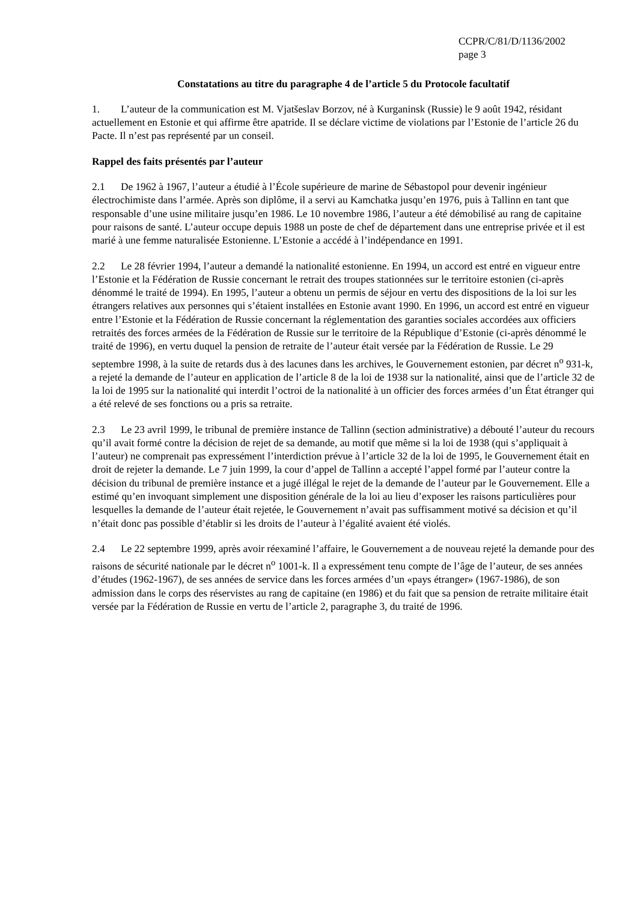CCPR/C/81/D/1136/2002
page 3
Constatations au titre du paragraphe 4 de l’article 5 du Protocole facultatif
1. L’auteur de la communication est M. Vjatšeslav Borzov, né à Kurganinsk (Russie) le 9 août 1942, résidant actuellement en Estonie et qui affirme être apatride. Il se déclare victime de violations par l’Estonie de l’article 26 du Pacte. Il n’est pas représenté par un conseil.
Rappel des faits présentés par l’auteur
2.1 De 1962 à 1967, l’auteur a étudié à l’École supérieure de marine de Sébastopol pour devenir ingénieur électrochimiste dans l’armée. Après son diplôme, il a servi au Kamchatka jusqu’en 1976, puis à Tallinn en tant que responsable d’une usine militaire jusqu’en 1986. Le 10 novembre 1986, l’auteur a été démobilisé au rang de capitaine pour raisons de santé. L’auteur occupe depuis 1988 un poste de chef de département dans une entreprise privée et il est marié à une femme naturalisée Estonienne. L’Estonie a accédé à l’indépendance en 1991.
2.2 Le 28 février 1994, l’auteur a demandé la nationalité estonienne. En 1994, un accord est entré en vigueur entre l’Estonie et la Fédération de Russie concernant le retrait des troupes stationnées sur le territoire estonien (ci-après dénommé le traité de 1994). En 1995, l’auteur a obtenu un permis de séjour en vertu des dispositions de la loi sur les étrangers relatives aux personnes qui s’étaient installées en Estonie avant 1990. En 1996, un accord est entré en vigueur entre l’Estonie et la Fédération de Russie concernant la réglementation des garanties sociales accordées aux officiers retraités des forces armées de la Fédération de Russie sur le territoire de la République d’Estonie (ci-après dénommé le traité de 1996), en vertu duquel la pension de retraite de l’auteur était versée par la Fédération de Russie. Le 29 septembre 1998, à la suite de retards dus à des lacunes dans les archives, le Gouvernement estonien, par décret n<sup>o</sup> 931-k, a rejeté la demande de l’auteur en application de l’article 8 de la loi de 1938 sur la nationalité, ainsi que de l’article 32 de la loi de 1995 sur la nationalité qui interdit l’octroi de la nationalité à un officier des forces armées d’un État étranger qui a été relevé de ses fonctions ou a pris sa retraite.
2.3 Le 23 avril 1999, le tribunal de première instance de Tallinn (section administrative) a débouté l’auteur du recours qu’il avait formé contre la décision de rejet de sa demande, au motif que même si la loi de 1938 (qui s’appliquait à l’auteur) ne comprenait pas expressément l’interdiction prévue à l’article 32 de la loi de 1995, le Gouvernement était en droit de rejeter la demande. Le 7 juin 1999, la cour d’appel de Tallinn a accepté l’appel formé par l’auteur contre la décision du tribunal de première instance et a jugé illégal le rejet de la demande de l’auteur par le Gouvernement. Elle a estimé qu’en invoquant simplement une disposition générale de la loi au lieu d’exposer les raisons particulières pour lesquelles la demande de l’auteur était rejetée, le Gouvernement n’avait pas suffisamment motivé sa décision et qu’il n’était donc pas possible d’établir si les droits de l’auteur à l’égalité avaient été violés.
2.4 Le 22 septembre 1999, après avoir réexaminé l’affaire, le Gouvernement a de nouveau rejeté la demande pour des raisons de sécurité nationale par le décret n<sup>o</sup> 1001-k. Il a expressément tenu compte de l’âge de l’auteur, de ses années d’études (1962-1967), de ses années de service dans les forces armées d’un «pays étranger» (1967-1986), de son admission dans le corps des réservistes au rang de capitaine (en 1986) et du fait que sa pension de retraite militaire était versée par la Fédération de Russie en vertu de l’article 2, paragraphe 3, du traité de 1996.